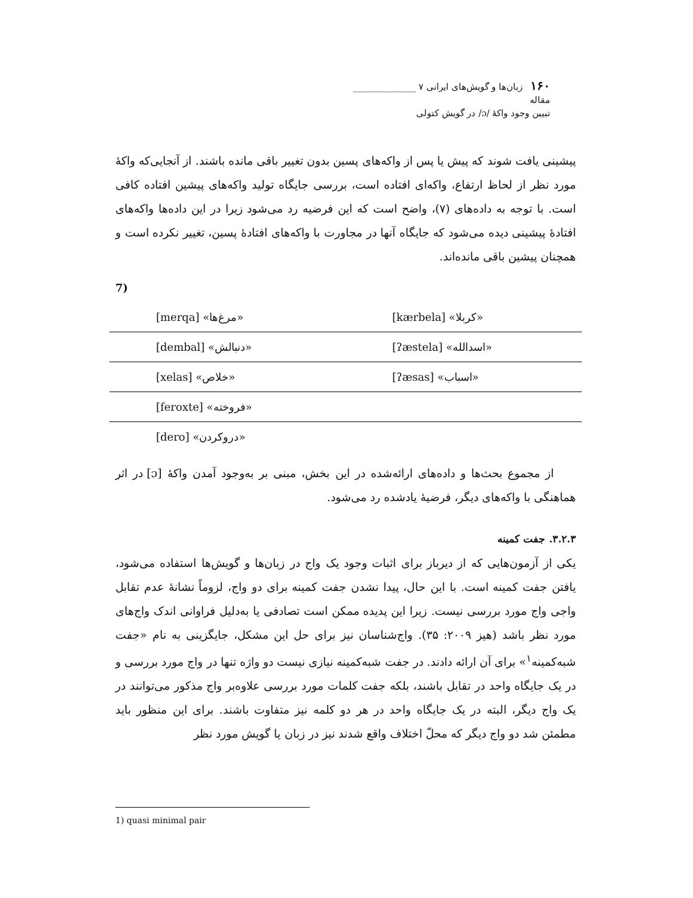۱۶۰ زبان‌ها و گویش‌های ایرانی ۷ ______________ مقاله
تبیین وجود واکهٔ /ɔ/ در گویش کتولی
پیشینی یافت شوند که پیش یا پس از واکه‌های پسین بدون تغییر باقی مانده باشند. از آنجایی‌که واکهٔ مورد نظر از لحاظ ارتفاع، واکه‌ای افتاده است، بررسی جایگاه تولید واکه‌های پیشین افتاده کافی است. با توجه به داده‌های (۷)، واضح است که این فرضیه رد می‌شود زیرا در این داده‌ها واکه‌های افتادهٔ پیشینی دیده می‌شود که جایگاه آنها در مجاورت با واکه‌های افتادهٔ پسین، تغییر نکرده است و همچنان پیشین باقی مانده‌اند.
7)
| [merqa] «مرغ‌ها» | [kærbela] «کربلا» |
| [dembal] «دنبالش» | [ʔæstela] «اسدالله» |
| [xelas] «خلاص» | [ʔæsas] «اسباب» |
| [feroxte] «فروخته» | |
| [dero] «دروکردن» | |
از مجموع بحث‌ها و داده‌های ارائه‌شده در این بخش، مبنی بر به‌وجود آمدن واکهٔ [ɔ] در اثر هماهنگی با واکه‌های دیگر، فرضیهٔ یادشده رد می‌شود.
۳.۲.۳. جفت کمینه
یکی از آزمون‌هایی که از دیرباز برای اثبات وجود یک واج در زبان‌ها و گویش‌ها استفاده می‌شود، یافتن جفت کمینه است. با این حال، پیدا نشدن جفت کمینه برای دو واج، لزوماً نشانهٔ عدم تقابل واجی واج مورد بررسی نیست. زیرا این پدیده ممکن است تصادفی یا به‌دلیل فراوانی اندک واج‌های مورد نظر باشد (هیز ۲۰۰۹: ۳۵). واج‌شناسان نیز برای حل این مشکل، جایگزینی به نام «جفت شبه‌کمینه<sup>۱</sup>» برای آن ارائه دادند. در جفت شبه‌کمینه نیازی نیست دو واژه تنها در واج مورد بررسی و در یک جایگاه واحد در تقابل باشند، بلکه جفت کلمات مورد بررسی علاوه‌بر واج مذکور می‌توانند در یک واج دیگر، البته در یک جایگاه واحد در هر دو کلمه نیز متفاوت باشند. برای این منظور باید مطمئن شد دو واج دیگر که محلّ اختلاف واقع شدند نیز در زبان یا گویش مورد نظر
1) quasi minimal pair